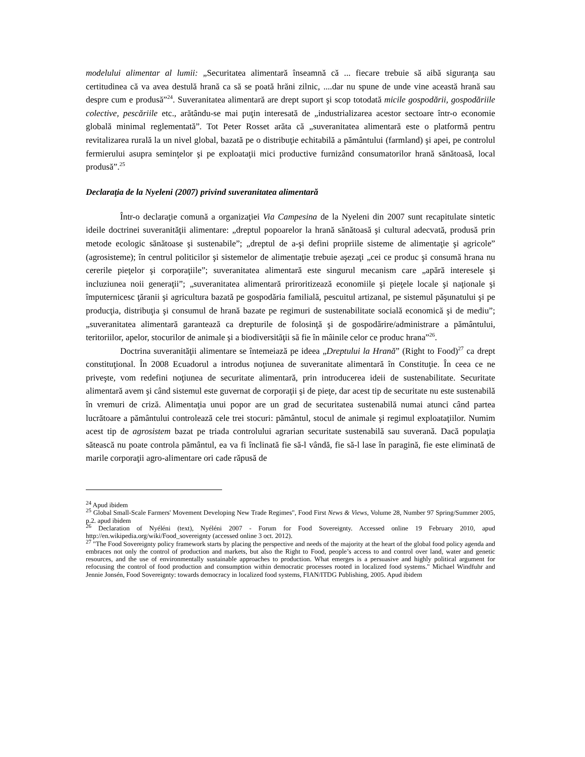modelului alimentar al lumii: „Securitatea alimentară înseamnă că ... fiecare trebuie să aibă siguranţa sau certitudinea că va avea destulă hrană ca să se poată hrăni zilnic, ....dar nu spune de unde vine această hrană sau despre cum e produsă”<sup>24</sup>. Suveranitatea alimentară are drept suport şi scop totodată micile gospodării, gospodăriile colective, pescăriile etc., arătându-se mai puţin interesată de „industrializarea acestor sectoare într-o economie globală minimal reglementată”. Tot Peter Rosset arăta că „suveranitatea alimentară este o platformă pentru revitalizarea rurală la un nivel global, bazată pe o distribuţie echitabilă a pământului (farmland) şi apei, pe controlul fermierului asupra seminţelor şi pe exploataţii mici productive furnizând consumatorilor hrană sănătoasă, local produsă”.<sup>25</sup>
Declaraţia de la Nyeleni (2007) privind suveranitatea alimentară
Într-o declaraţie comună a organizaţiei Via Campesina de la Nyeleni din 2007 sunt recapitulate sintetic ideile doctrinei suveranităţii alimentare: „dreptul popoarelor la hrană sănătoasă şi cultural adecvată, produsă prin metode ecologic sănătoase şi sustenabile”; „dreptul de a-şi defini propriile sisteme de alimentaţie şi agricole” (agrosisteme); în centrul politicilor şi sistemelor de alimentaţie trebuie aşezaţi „cei ce produc şi consumă hrana nu cererile pieţelor şi corporaţiile”; suveranitatea alimentară este singurul mecanism care „apără interesele şi incluziunea noii generaţii”; „suveranitatea alimentară priroritizează economiile şi pieţele locale şi naţionale şi împuternicesc ţăranii şi agricultura bazată pe gospodăria familială, pescuitul artizanal, pe sistemul păşunatului şi pe producţia, distribuţia şi consumul de hrană bazate pe regimuri de sustenabilitate socială economică şi de mediu”; „suveranitatea alimentară garantează ca drepturile de folosinţă şi de gospodărire/administrare a pământului, teritoriilor, apelor, stocurilor de animale şi a biodiversităţii să fie în mâinile celor ce produc hrana”<sup>26</sup>.
Doctrina suveranităţii alimentare se întemeiază pe ideea „Dreptului la Hrană” (Right to Food)<sup>27</sup> ca drept constituţional. În 2008 Ecuadorul a introdus noţiunea de suveranitate alimentară în Constituţie. În ceea ce ne priveşte, vom redefini noţiunea de securitate alimentară, prin introducerea ideii de sustenabilitate. Securitate alimentară avem şi când sistemul este guvernat de corporaţii şi de pieţe, dar acest tip de securitate nu este sustenabilă în vremuri de criză. Alimentaţia unui popor are un grad de securitatea sustenabilă numai atunci când partea lucrătoare a pământului controlează cele trei stocuri: pământul, stocul de animale şi regimul exploataţiilor. Numim acest tip de agrosistem bazat pe triada controlului agrarian securitate sustenabilă sau suverană. Dacă populaţia sătească nu poate controla pământul, ea va fi înclinată fie să-l vândă, fie să-l lase în paragină, fie este eliminată de marile corporaţii agro-alimentare ori cade răpusă de
<sup>24</sup> Apud ibidem
<sup>25</sup> Global Small-Scale Farmers' Movement Developing New Trade Regimes", Food First News & Views, Volume 28, Number 97 Spring/Summer 2005, p.2. apud ibidem
<sup>26</sup> Declaration of Nyéléni (text), Nyéléni 2007 - Forum for Food Sovereignty. Accessed online 19 February 2010, apud http://en.wikipedia.org/wiki/Food_sovereignty (accessed online 3 oct. 2012).
<sup>27</sup> "The Food Sovereignty policy framework starts by placing the perspective and needs of the majority at the heart of the global food policy agenda and embraces not only the control of production and markets, but also the Right to Food, people’s access to and control over land, water and genetic resources, and the use of environmentally sustainable approaches to production. What emerges is a persuasive and highly political argument for refocusing the control of food production and consumption within democratic processes rooted in localized food systems." Michael Windfuhr and Jennie Jonsén, Food Sovereignty: towards democracy in localized food systems, FIAN/ITDG Publishing, 2005. Apud ibidem